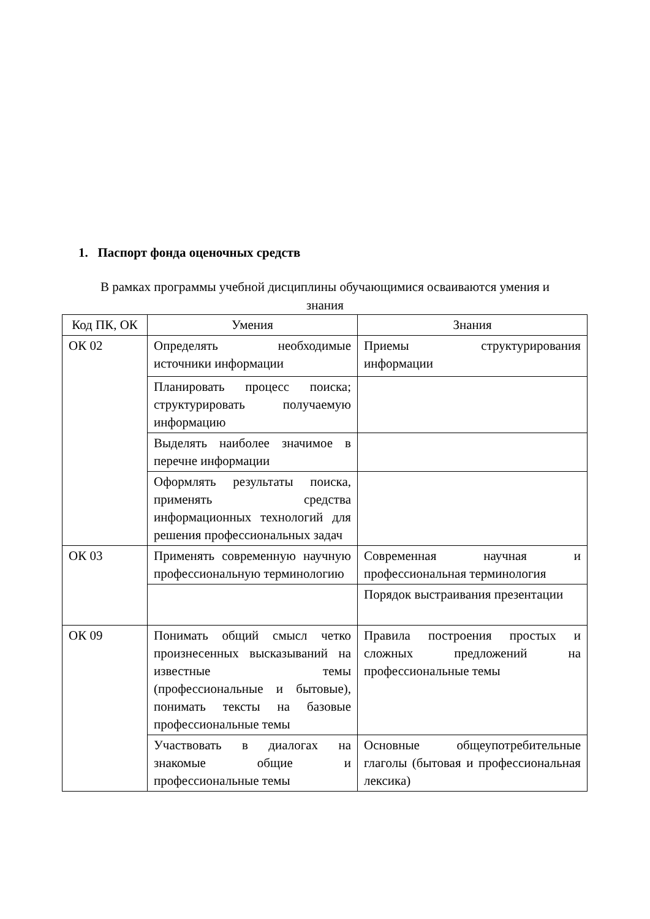1. Паспорт фонда оценочных средств
В рамках программы учебной дисциплины обучающимися осваиваются умения и знания
| Код ПК, ОК | Умения | Знания |
| --- | --- | --- |
| ОК 02 | Определять необходимые источники информации | Приемы структурирования информации |
| | Планировать процесс поиска; структурировать получаемую информацию | |
| | Выделять наиболее значимое в перечне информации | |
| | Оформлять результаты поиска, применять средства информационных технологий для решения профессиональных задач | |
| ОК 03 | Применять современную научную профессиональную терминологию | Современная научная и профессиональная терминология |
| | | Порядок выстраивания презентации |
| ОК 09 | Понимать общий смысл четко произнесенных высказываний на известные темы (профессиональные и бытовые), понимать тексты на базовые профессиональные темы | Правила построения простых и сложных предложений на профессиональные темы |
| | Участвовать в диалогах на знакомые общие и профессиональные темы | Основные общеупотребительные глаголы (бытовая и профессиональная лексика) |